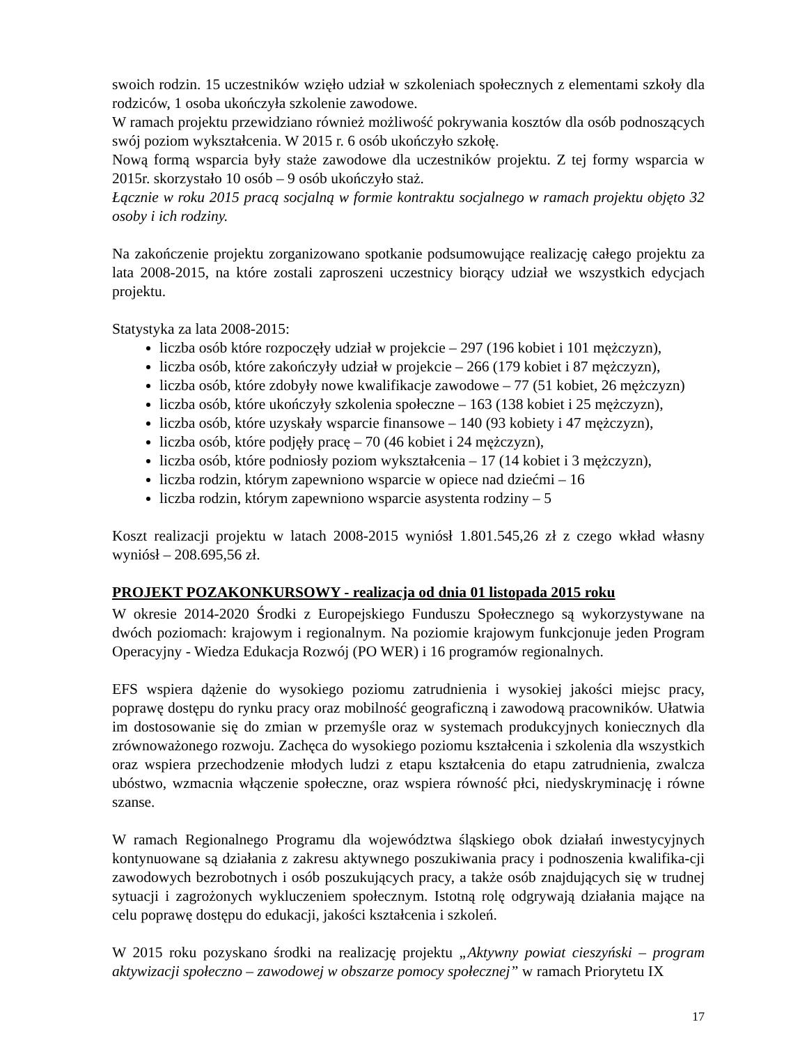swoich rodzin. 15 uczestników wzięło udział w szkoleniach społecznych z elementami szkoły dla rodziców, 1 osoba ukończyła szkolenie zawodowe.
W ramach projektu przewidziano również możliwość pokrywania kosztów dla osób podnoszących swój poziom wykształcenia. W 2015 r. 6 osób ukończyło szkołę.
Nową formą wsparcia były staże zawodowe dla uczestników projektu. Z tej formy wsparcia w 2015r. skorzystało 10 osób – 9 osób ukończyło staż.
Łącznie w roku 2015 pracą socjalną w formie kontraktu socjalnego w ramach projektu objęto 32 osoby i ich rodziny.
Na zakończenie projektu zorganizowano spotkanie podsumowujące realizację całego projektu za lata 2008-2015, na które zostali zaproszeni uczestnicy biorący udział we wszystkich edycjach projektu.
Statystyka za lata 2008-2015:
liczba osób które rozpoczęły udział w projekcie – 297 (196 kobiet i 101 mężczyzn),
liczba osób, które zakończyły udział w projekcie – 266 (179 kobiet i 87 mężczyzn),
liczba osób, które zdobyły nowe kwalifikacje zawodowe – 77 (51 kobiet, 26 mężczyzn)
liczba osób, które ukończyły szkolenia społeczne – 163 (138 kobiet i 25 mężczyzn),
liczba osób, które uzyskały wsparcie finansowe – 140 (93 kobiety i 47 mężczyzn),
liczba osób, które podjęły pracę – 70 (46 kobiet i 24 mężczyzn),
liczba osób, które podniosły poziom wykształcenia – 17 (14 kobiet i 3 mężczyzn),
liczba rodzin, którym zapewniono wsparcie w opiece nad dziećmi – 16
liczba rodzin, którym zapewniono wsparcie asystenta rodziny – 5
Koszt realizacji projektu w latach 2008-2015 wyniósł 1.801.545,26 zł z czego wkład własny wyniósł – 208.695,56 zł.
PROJEKT POZAKONKURSOWY - realizacja od dnia 01 listopada 2015 roku
W okresie 2014-2020 Środki z Europejskiego Funduszu Społecznego są wykorzystywane na dwóch poziomach: krajowym i regionalnym. Na poziomie krajowym funkcjonuje jeden Program Operacyjny - Wiedza Edukacja Rozwój (PO WER) i 16 programów regionalnych.
EFS wspiera dążenie do wysokiego poziomu zatrudnienia i wysokiej jakości miejsc pracy, poprawę dostępu do rynku pracy oraz mobilność geograficzną i zawodową pracowników. Ułatwia im dostosowanie się do zmian w przemyśle oraz w systemach produkcyjnych koniecznych dla zrównoważonego rozwoju. Zachęca do wysokiego poziomu kształcenia i szkolenia dla wszystkich oraz wspiera przechodzenie młodych ludzi z etapu kształcenia do etapu zatrudnienia, zwalcza ubóstwo, wzmacnia włączenie społeczne, oraz wspiera równość płci, niedyskryminację i równe szanse.
W ramach Regionalnego Programu dla województwa śląskiego obok działań inwestycyjnych kontynuowane są działania z zakresu aktywnego poszukiwania pracy i podnoszenia kwalifika-cji zawodowych bezrobotnych i osób poszukujących pracy, a także osób znajdujących się w trudnej sytuacji i zagrożonych wykluczeniem społecznym. Istotną rolę odgrywają działania mające na celu poprawę dostępu do edukacji, jakości kształcenia i szkoleń.
W 2015 roku pozyskano środki na realizację projektu „Aktywny powiat cieszyński – program aktywizacji społeczno – zawodowej w obszarze pomocy społecznej” w ramach Priorytetu IX
17